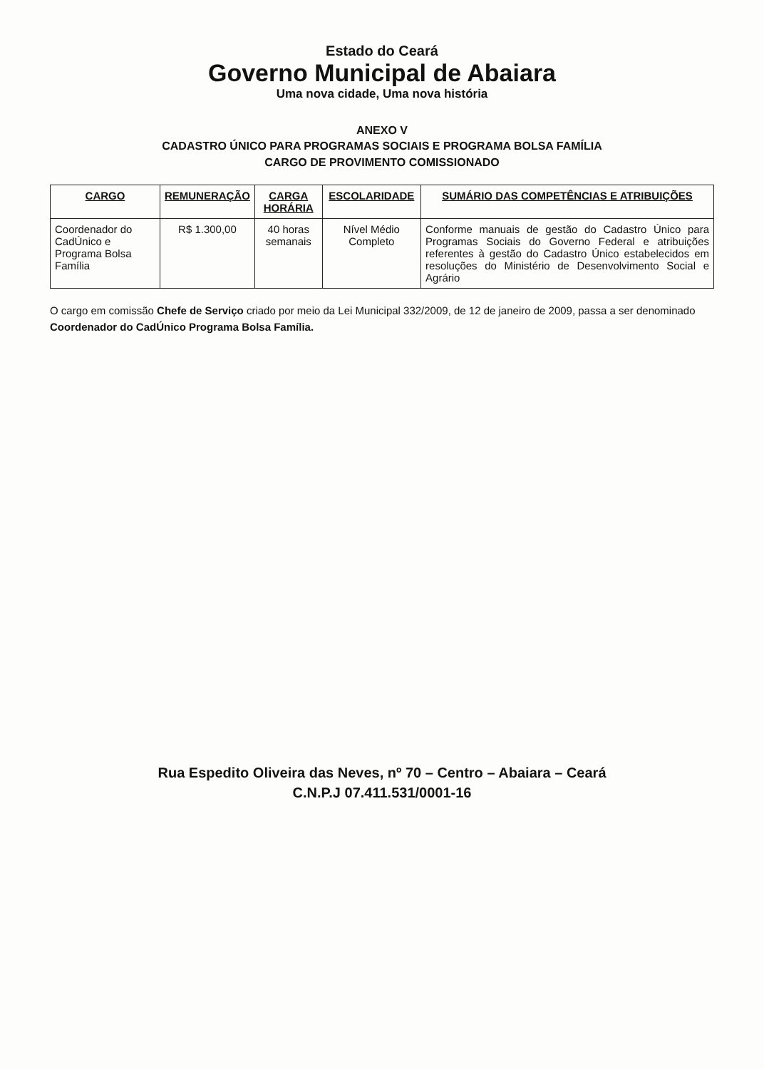Estado do Ceará
Governo Municipal de Abaiara
Uma nova cidade, Uma nova história
ANEXO V
CADASTRO ÚNICO PARA PROGRAMAS SOCIAIS E PROGRAMA BOLSA FAMÍLIA
CARGO DE PROVIMENTO COMISSIONADO
| CARGO | REMUNERAÇÃO | CARGA HORÁRIA | ESCOLARIDADE | SUMÁRIO DAS COMPETÊNCIAS E ATRIBUIÇÕES |
| --- | --- | --- | --- | --- |
| Coordenador do CadÚnico e Programa Bolsa Família | R$ 1.300,00 | 40 horas semanais | Nível Médio Completo | Conforme manuais de gestão do Cadastro Único para Programas Sociais do Governo Federal e atribuições referentes à gestão do Cadastro Único estabelecidos em resoluções do Ministério de Desenvolvimento Social e Agrário |
O cargo em comissão Chefe de Serviço criado por meio da Lei Municipal 332/2009, de 12 de janeiro de 2009, passa a ser denominado Coordenador do CadÚnico Programa Bolsa Família.
Rua Espedito Oliveira das Neves, nº 70 – Centro – Abaiara – Ceará
C.N.P.J 07.411.531/0001-16